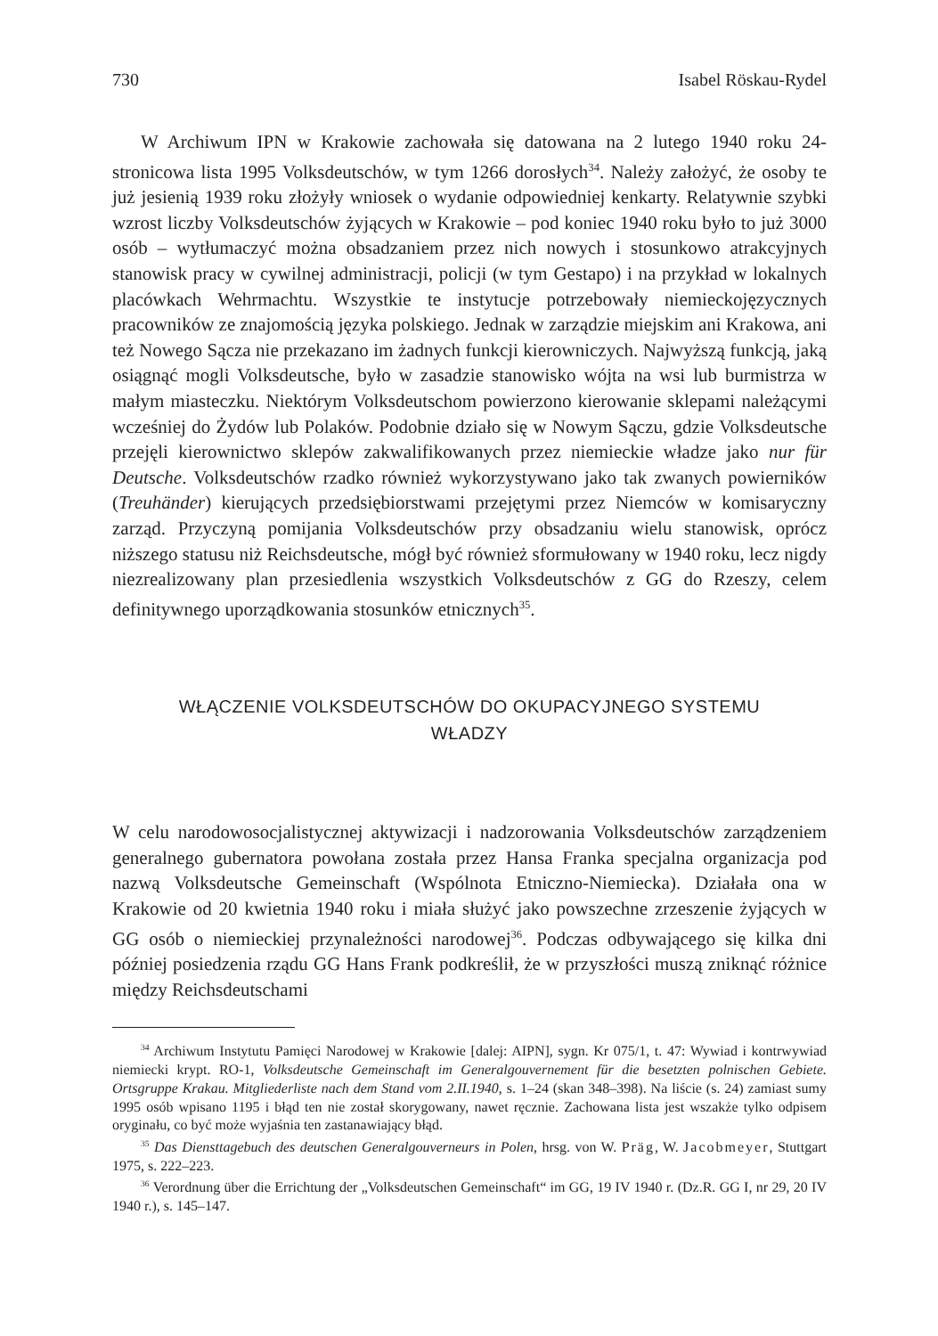730 Isabel Röskau-Rydel
W Archiwum IPN w Krakowie zachowała się datowana na 2 lutego 1940 roku 24-stronicowa lista 1995 Volksdeutschów, w tym 1266 dorosłych<sup>34</sup>. Należy założyć, że osoby te już jesienią 1939 roku złożyły wniosek o wydanie odpowiedniej kenkarty. Relatywnie szybki wzrost liczby Volksdeutschów żyjących w Krakowie – pod koniec 1940 roku było to już 3000 osób – wytłumaczyć można obsadzaniem przez nich nowych i stosunkowo atrakcyjnych stanowisk pracy w cywilnej administracji, policji (w tym Gestapo) i na przykład w lokalnych placówkach Wehrmachtu. Wszystkie te instytucje potrzebowały niemieckojęzycznych pracowników ze znajomością języka polskiego. Jednak w zarządzie miejskim ani Krakowa, ani też Nowego Sącza nie przekazano im żadnych funkcji kierowniczych. Najwyższą funkcją, jaką osiągnąć mogli Volksdeutsche, było w zasadzie stanowisko wójta na wsi lub burmistrza w małym miasteczku. Niektórym Volksdeutschom powierzono kierowanie sklepami należącymi wcześniej do Żydów lub Polaków. Podobnie działo się w Nowym Sączu, gdzie Volksdeutsche przejęli kierownictwo sklepów zakwalifikowanych przez niemieckie władze jako nur für Deutsche. Volksdeutschów rzadko również wykorzystywano jako tak zwanych powierników (Treuhänder) kierujących przedsiębiorstwami przejętymi przez Niemców w komisaryczny zarząd. Przyczyną pomijania Volksdeutschów przy obsadzaniu wielu stanowisk, oprócz niższego statusu niż Reichsdeutsche, mógł być również sformułowany w 1940 roku, lecz nigdy niezrealizowany plan przesiedlenia wszystkich Volksdeutschów z GG do Rzeszy, celem definitywnego uporządkowania stosunków etnicznych<sup>35</sup>.
WŁĄCZENIE VOLKSDEUTSCHÓW DO OKUPACYJNEGO SYSTEMU
WŁADZY
W celu narodowosocjalistycznej aktywizacji i nadzorowania Volksdeutschów zarządzeniem generalnego gubernatora powołana została przez Hansa Franka specjalna organizacja pod nazwą Volksdeutsche Gemeinschaft (Wspólnota Etniczno-Niemiecka). Działała ona w Krakowie od 20 kwietnia 1940 roku i miała służyć jako powszechne zrzeszenie żyjących w GG osób o niemieckiej przynależności narodowej<sup>36</sup>. Podczas odbywającego się kilka dni później posiedzenia rządu GG Hans Frank podkreślił, że w przyszłości muszą zniknąć różnice między Reichsdeutschami
<sup>34</sup> Archiwum Instytutu Pamięci Narodowej w Krakowie [dalej: AIPN], sygn. Kr 075/1, t. 47: Wywiad i kontrwywiad niemiecki krypt. RO-1, Volksdeutsche Gemeinschaft im Generalgouvernement für die besetzten polnischen Gebiete. Ortsgruppe Krakau. Mitgliederliste nach dem Stand vom 2.II.1940, s. 1–24 (skan 348–398). Na liście (s. 24) zamiast sumy 1995 osób wpisano 1195 i błąd ten nie został skorygowany, nawet ręcznie. Zachowana lista jest wszakże tylko odpisem oryginału, co być może wyjaśnia ten zastanawiający błąd.
<sup>35</sup> Das Diensttagebuch des deutschen Generalgouverneurs in Polen, hrsg. von W. Präg, W. Jacobmeyer, Stuttgart 1975, s. 222–223.
<sup>36</sup> Verordnung über die Errichtung der „Volksdeutschen Gemeinschaft“ im GG, 19 IV 1940 r. (Dz.R. GG I, nr 29, 20 IV 1940 r.), s. 145–147.